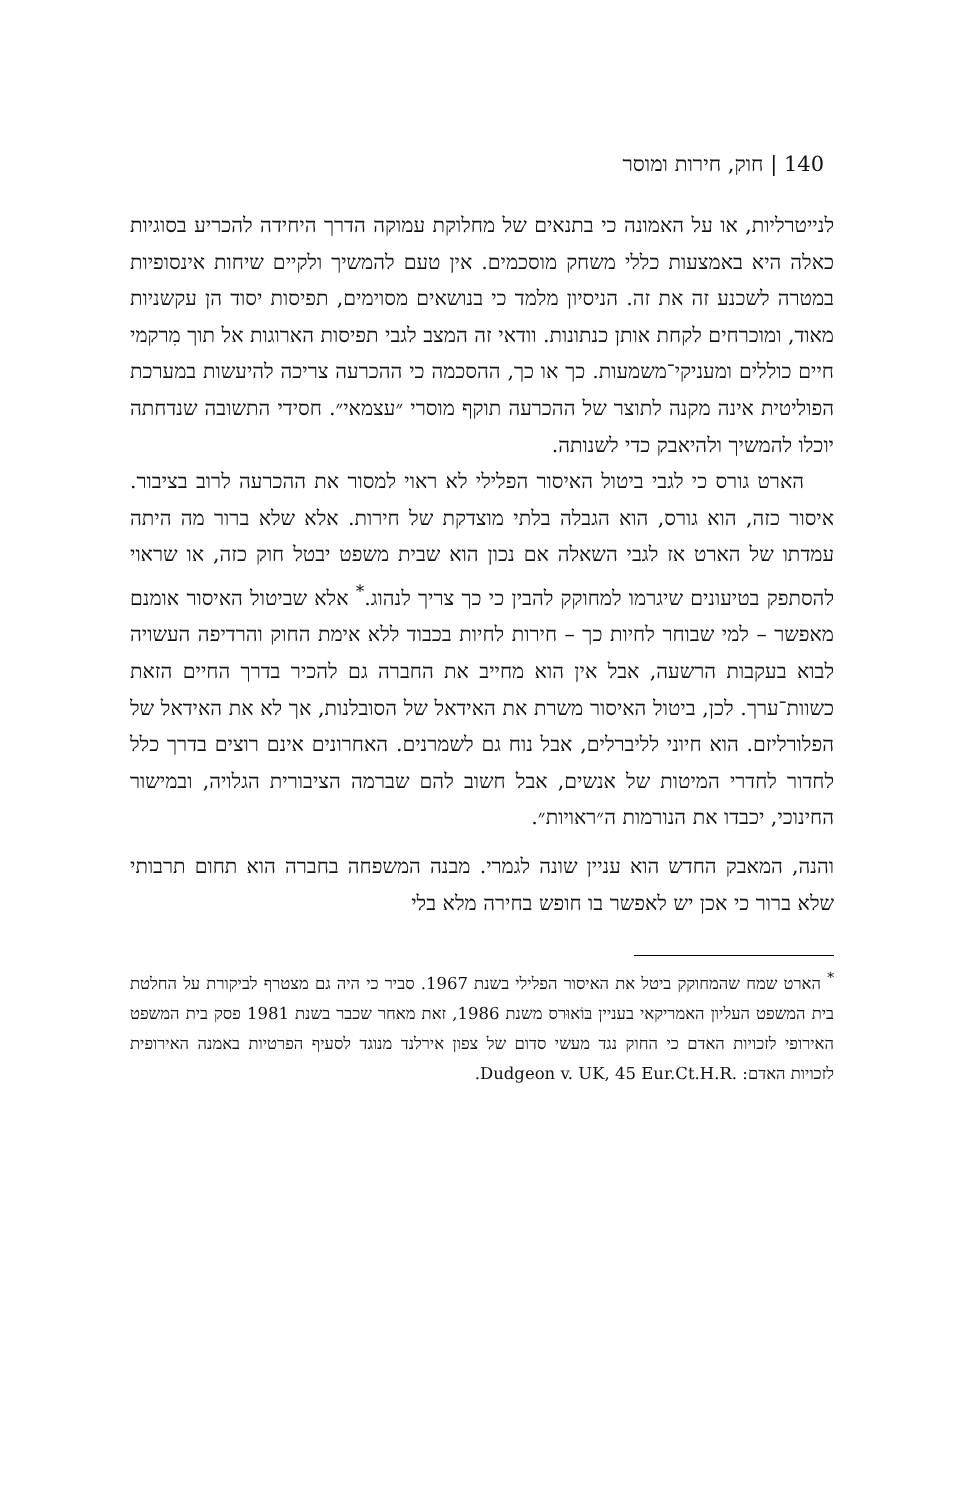140 | חוק, חירות ומוסר
לנייטרליות, או על האמונה כי בתנאים של מחלוקת עמוקה הדרך היחידה להכריע בסוגיות כאלה היא באמצעות כללי משחק מוסכמים. אין טעם להמשיך ולקיים שיחות אינסופיות במטרה לשכנע זה את זה. הניסיון מלמד כי בנושאים מסוימים, תפיסות יסוד הן עקשניות מאוד, ומוכרחים לקחת אותן כנתונות. וודאי זה המצב לגבי תפיסות הארוגות אל תוך מִרקמי חיים כוללים ומעניקי־משמעות. כך או כך, ההסכמה כי ההכרעה צריכה להיעשות במערכת הפוליטית אינה מקנה לתוצר של ההכרעה תוקף מוסרי ״עצמאי״. חסידי התשובה שנדחתה יוכלו להמשיך ולהיאבק כדי לשנותה.
הארט גורס כי לגבי ביטול האיסור הפלילי לא ראוי למסור את ההכרעה לרוב בציבור. איסור כזה, הוא גורס, הוא הגבלה בלתי מוצדקת של חירות. אלא שלא ברור מה היתה עמדתו של הארט אז לגבי השאלה אם נכון הוא שבית משפט יבטל חוק כזה, או שראוי להסתפק בטיעונים שיגרמו למחוקק להבין כי כך צריך לנהוג.<sup>*</sup> אלא שביטול האיסור אומנם מאפשר – למי שבוחר לחיות כך – חירות לחיות בכבוד ללא אימת החוק והרדיפה העשויה לבוא בעקבות הרשעה, אבל אין הוא מחייב את החברה גם להכיר בדרך החיים הזאת כשוות־ערך. לכן, ביטול האיסור משרת את האידאל של הסובלנות, אך לא את האידאל של הפלורליזם. הוא חיוני לליברלים, אבל נוח גם לשמרנים. האחרונים אינם רוצים בדרך כלל לחדור לחדרי המיטות של אנשים, אבל חשוב להם שברמה הציבורית הגלויה, ובמישור החינוכי, יכבדו את הנורמות ה״ראויות״.
והנה, המאבק החדש הוא עניין שונה לגמרי. מבנה המשפחה בחברה הוא תחום תרבותי שלא ברור כי אכן יש לאפשר בו חופש בחירה מלא בלי
<sup>*</sup> הארט שמח שהמחוקק ביטל את האיסור הפלילי בשנת 1967. סביר כי היה גם מצטרף לביקורת על החלטת בית המשפט העליון האמריקאי בעניין בּוֹאוּרס משנת 1986, זאת מאחר שכבר בשנת 1981 פסק בית המשפט האירופי לזכויות האדם כי החוק נגד מעשי סדום של צפון אירלנד מנוגד לסעיף הפרטיות באמנה האירופית לזכויות האדם: Dudgeon v. UK, 45 Eur.Ct.H.R..